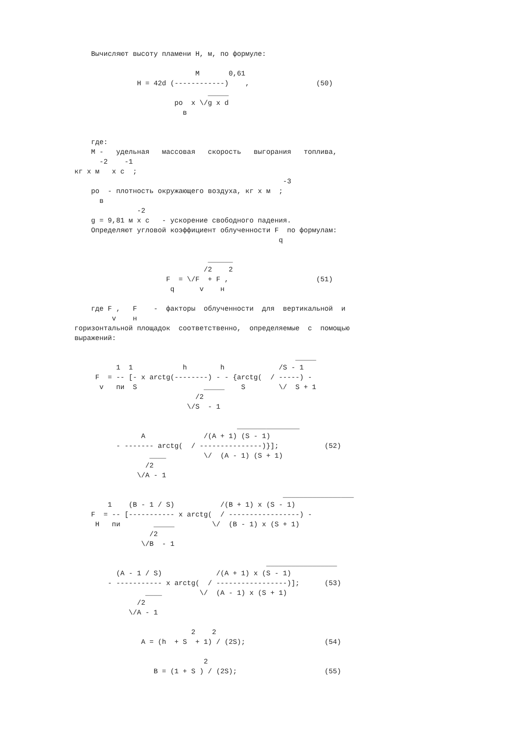Вычисляют высоту пламени H, м, по формуле:

                             M       0,61
               H = 42d (------------)    ,                (50)
                                _____
                        po  x \/g x d
                          в


    где:
    M -   удельная   массовая   скорость   выгорания   топлива,
      -2    -1
кг x м   x с  ;
                                                  -3
    po  - плотность окружающего воздуха, кг x м  ;
      в
               -2
    g = 9,81 м x с   - ускорение свободного падения.
    Определяют угловой коэффициент облученности F  по формулам:
                                                 q

                                ______
                               /2    2
                      F  = \/F  + F ,                     (51)
                       q      v    н

    где F ,   F    -  факторы  облученности  для  вертикальной  и
         v    н
горизонтальной площадок  соответственно,  определяемые  с  помощью
выражений:

                                                     _____
          1  1            h        h             /S - 1
     F  = -- [- x arctg(--------) - - {arctg(  / -----) -
      v   пи  S                _____    S        \/  S + 1
                             /2
                           \/S  - 1

                                       _______________
                A              /(A + 1) (S - 1)
          - ------- arctg(  / ---------------)}];           (52)
                  ____         \/  (A - 1) (S + 1)
                 /2
               \/A - 1

                                                  _________________
        1    (B - 1 / S)           /(B + 1) x (S - 1)
    F  = -- [----------- x arctg(  / -----------------) -
     H   пи        _____         \/  (B - 1) x (S + 1)
                  /2
                \/B  - 1

                                              _________________
          (A - 1 / S)             /(A + 1) x (S - 1)
        - ----------- x arctg(  / -----------------)];      (53)
                 ____         \/  (A - 1) x (S + 1)
               /2
             \/A - 1

                            2    2
                A = (h  + S  + 1) / (2S);                   (54)

                               2
                   B = (1 + S ) / (2S);                     (55)